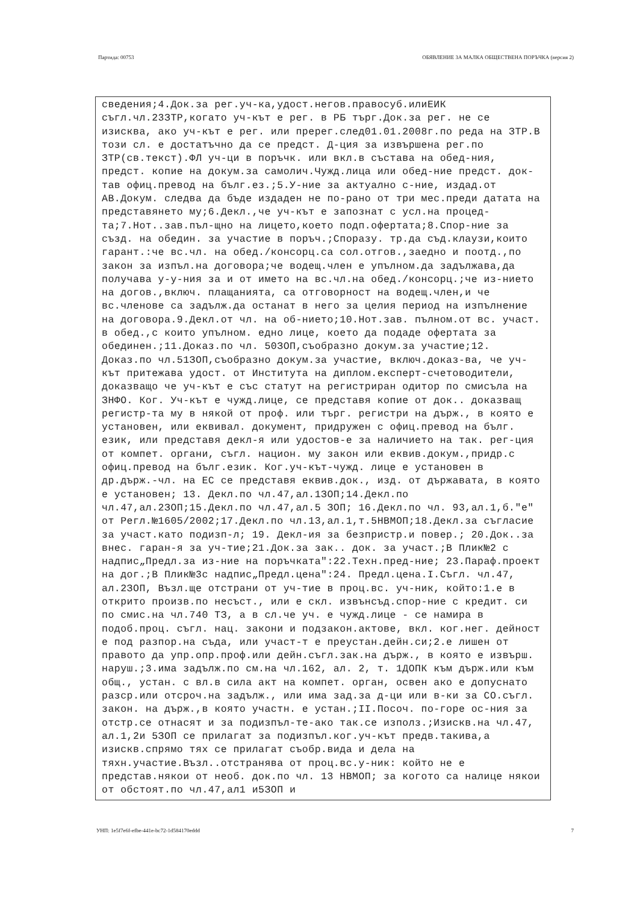Партида: 00753 ОБЯВЛЕНИЕ ЗА МАЛКА ОБЩЕСТВЕНА ПОРЪЧКА (версия 2)
сведения;4.Док.за рег.уч-ка,удост.негов.правосуб.илиЕИК съгл.чл.23ЗТР,когато уч-кът е рег. в РБ търг.Док.за рег. не се изисква, ако уч-кът е рег. или пререг.след01.01.2008г.по реда на ЗТР.В този сл. е достатъчно да се предст. Д-ция за извършена рег.по ЗТР(св.текст).ФЛ уч-ци в поръчк. или вкл.в състава на обед-ния, предст. копие на докум.за самолич.Чужд.лица или обед-ние предст. док-тав офиц.превод на бълг.ез.;5.У-ние за актуално с-ние, издад.от АВ.Докум. следва да бъде издаден не по-рано от три мес.преди датата на представянето му;6.Декл.,че уч-кът е запознат с усл.на процед-та;7.Нот..зав.пъл-щно на лицето,което подп.офертата;8.Спор-ние за създ. на обедин. за участие в поръч.;Споразу. тр.да съд.клаузи,които гарант.:че вс.чл. на обед./консорц.са сол.отгов.,заедно и поотд.,по закон за изпъл.на договора;че водещ.член е упълном.да задължава,да получава у-у-ния за и от името на вс.чл.на обед./консорц.;че из-нието на догов.,включ. плащанията, са отговорност на водещ.член,и че вс.членове са задълж.да останат в него за целия период на изпълнение на договора.9.Декл.от чл. на об-нието;10.Нот.зав. пълном.от вс. участ. в обед.,с които упълном. едно лице, което да подаде офертата за обединен.;11.Доказ.по чл. 50ЗОП,съобразно докум.за участие;12. Доказ.по чл.51ЗОП,съобразно докум.за участие, включ.доказ-ва, че уч-кът притежава удост. от Института на диплом.експерт-счетоводители, доказващо че уч-кът е със статут на регистриран одитор по смисъла на ЗНФО. Ког. Уч-кът е чужд.лице, се представя копие от док.. доказващ регистр-та му в някой от проф. или търг. регистри на държ., в която е установен, или еквивал. документ, придружен с офиц.превод на бълг. език, или представя декл-я или удостов-е за наличието на так. рег-ция от компет. органи, съгл. национ. му закон или еквив.докум.,придр.с офиц.превод на бълг.език. Ког.уч-кът-чужд. лице е установен в др.държ.-чл. на ЕС се представя еквив.док., изд. от държавата, в която е установен; 13. Декл.по чл.47,ал.1ЗОП;14.Декл.по чл.47,ал.2ЗОП;15.Декл.по чл.47,ал.5 ЗОП; 16.Декл.по чл. 93,ал.1,б."е" от Регл.№1605/2002;17.Декл.по чл.13,ал.1,т.5НВМОП;18.Декл.за съгласие за участ.като подизп-л; 19. Декл-ия за безпристр.и повер.; 20.Док..за внес. гаран-я за уч-тие;21.Док.за зак.. док. за участ.;В Плик№2 с надпис„Предл.за из-ние на поръчката":22.Техн.пред-ние; 23.Параф.проект на дог.;В Плик№3с надпис„Предл.цена":24. Предл.цена.I.Съгл. чл.47, ал.2ЗОП, Възл.ще отстрани от уч-тие в проц.вс. уч-ник, който:1.е в открито произв.по несъст., или е скл. извънсъд.спор-ние с кредит. си по смис.на чл.740 ТЗ, а в сл.че уч. е чужд.лице - се намира в подоб.проц. съгл. нац. закони и подзакон.актове, вкл. ког.нег. дейност е под разпор.на съда, или участ-т е преустан.дейн.си;2.е лишен от правото да упр.опр.проф.или дейн.съгл.зак.на държ., в която е извърш. наруш.;3.има задълж.по см.на чл.162, ал. 2, т. 1ДОПК към държ.или към общ., устан. с вл.в сила акт на компет. орган, освен ако е допуснато разср.или отсроч.на задълж., или има зад.за д-ци или в-ки за СО.съгл. закон. на държ.,в която участн. е устан.;II.Посоч. по-горе ос-ния за отстр.се отнасят и за подизпъл-те-ако так.се използ.;Изискв.на чл.47, ал.1,2и 5ЗОП се прилагат за подизпъл.ког.уч-кът предв.такива,а изискв.спрямо тях се прилагат съобр.вида и дела на тяхн.участие.Възл..отстранява от проц.вс.у-ник: който не е представ.някои от необ. док.по чл. 13 НВМОП; за когото са налице някои от обстоят.по чл.47,ал1 и5ЗОП и
УНП: 1e5f7e6f-efbe-441e-bc72-1d584170eddd 7